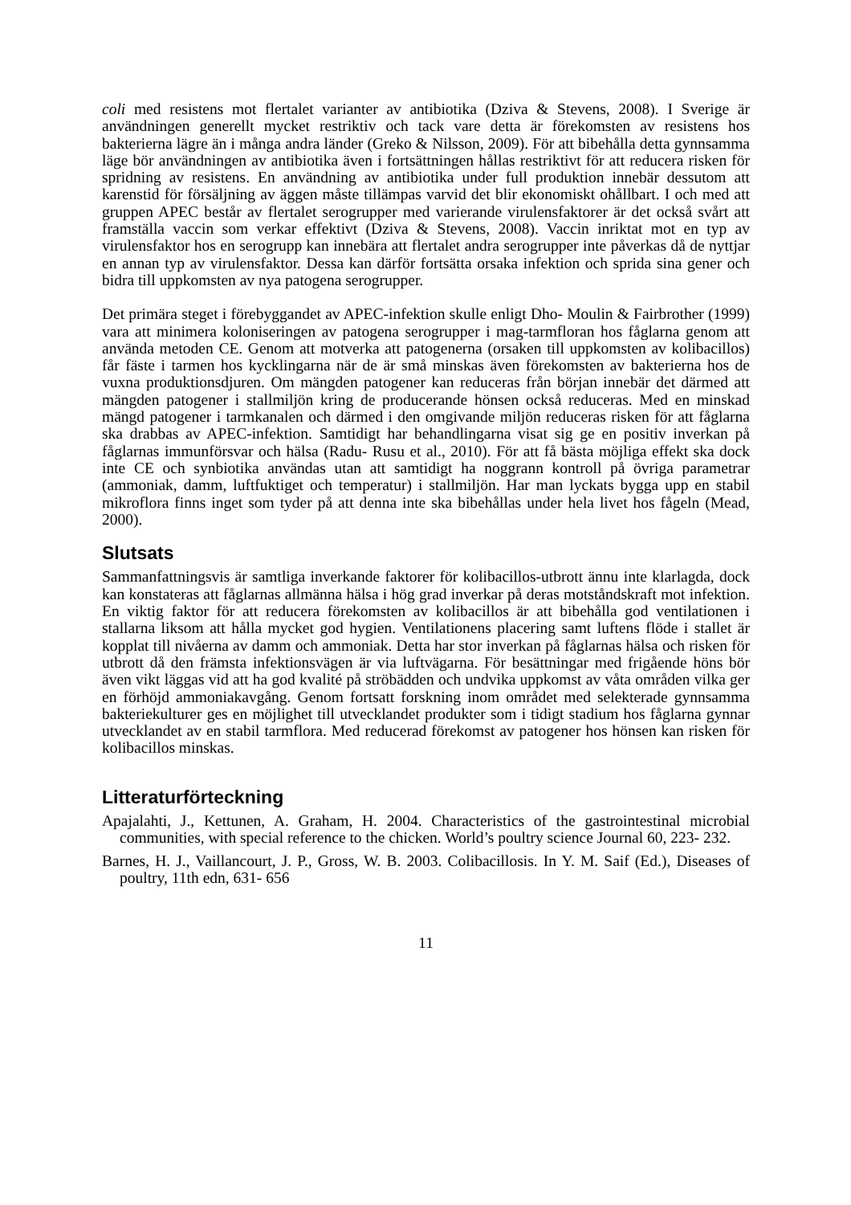coli med resistens mot flertalet varianter av antibiotika (Dziva & Stevens, 2008). I Sverige är användningen generellt mycket restriktiv och tack vare detta är förekomsten av resistens hos bakterierna lägre än i många andra länder (Greko & Nilsson, 2009). För att bibehålla detta gynnsamma läge bör användningen av antibiotika även i fortsättningen hållas restriktivt för att reducera risken för spridning av resistens. En användning av antibiotika under full produktion innebär dessutom att karenstid för försäljning av äggen måste tillämpas varvid det blir ekonomiskt ohållbart. I och med att gruppen APEC består av flertalet serogrupper med varierande virulensfaktorer är det också svårt att framställa vaccin som verkar effektivt (Dziva & Stevens, 2008). Vaccin inriktat mot en typ av virulensfaktor hos en serogrupp kan innebära att flertalet andra serogrupper inte påverkas då de nyttjar en annan typ av virulensfaktor. Dessa kan därför fortsätta orsaka infektion och sprida sina gener och bidra till uppkomsten av nya patogena serogrupper.
Det primära steget i förebyggandet av APEC-infektion skulle enligt Dho- Moulin & Fairbrother (1999) vara att minimera koloniseringen av patogena serogrupper i mag-tarmfloran hos fåglarna genom att använda metoden CE. Genom att motverka att patogenerna (orsaken till uppkomsten av kolibacillos) får fäste i tarmen hos kycklingarna när de är små minskas även förekomsten av bakterierna hos de vuxna produktionsdjuren. Om mängden patogener kan reduceras från början innebär det därmed att mängden patogener i stallmiljön kring de producerande hönsen också reduceras. Med en minskad mängd patogener i tarmkanalen och därmed i den omgivande miljön reduceras risken för att fåglarna ska drabbas av APEC-infektion. Samtidigt har behandlingarna visat sig ge en positiv inverkan på fåglarnas immunförsvar och hälsa (Radu- Rusu et al., 2010). För att få bästa möjliga effekt ska dock inte CE och synbiotika användas utan att samtidigt ha noggrann kontroll på övriga parametrar (ammoniak, damm, luftfuktiget och temperatur) i stallmiljön. Har man lyckats bygga upp en stabil mikroflora finns inget som tyder på att denna inte ska bibehållas under hela livet hos fågeln (Mead, 2000).
Slutsats
Sammanfattningsvis är samtliga inverkande faktorer för kolibacillos-utbrott ännu inte klarlagda, dock kan konstateras att fåglarnas allmänna hälsa i hög grad inverkar på deras motståndskraft mot infektion. En viktig faktor för att reducera förekomsten av kolibacillos är att bibehålla god ventilationen i stallarna liksom att hålla mycket god hygien. Ventilationens placering samt luftens flöde i stallet är kopplat till nivåerna av damm och ammoniak. Detta har stor inverkan på fåglarnas hälsa och risken för utbrott då den främsta infektionsvägen är via luftvägarna. För besättningar med frigående höns bör även vikt läggas vid att ha god kvalité på ströbädden och undvika uppkomst av våta områden vilka ger en förhöjd ammoniakavgång. Genom fortsatt forskning inom området med selekterade gynnsamma bakteriekulturer ges en möjlighet till utvecklandet produkter som i tidigt stadium hos fåglarna gynnar utvecklandet av en stabil tarmflora. Med reducerad förekomst av patogener hos hönsen kan risken för kolibacillos minskas.
Litteraturförteckning
Apajalahti, J., Kettunen, A. Graham, H. 2004. Characteristics of the gastrointestinal microbial communities, with special reference to the chicken. World’s poultry science Journal 60, 223- 232.
Barnes, H. J., Vaillancourt, J. P., Gross, W. B. 2003. Colibacillosis. In Y. M. Saif (Ed.), Diseases of poultry, 11th edn, 631- 656
11